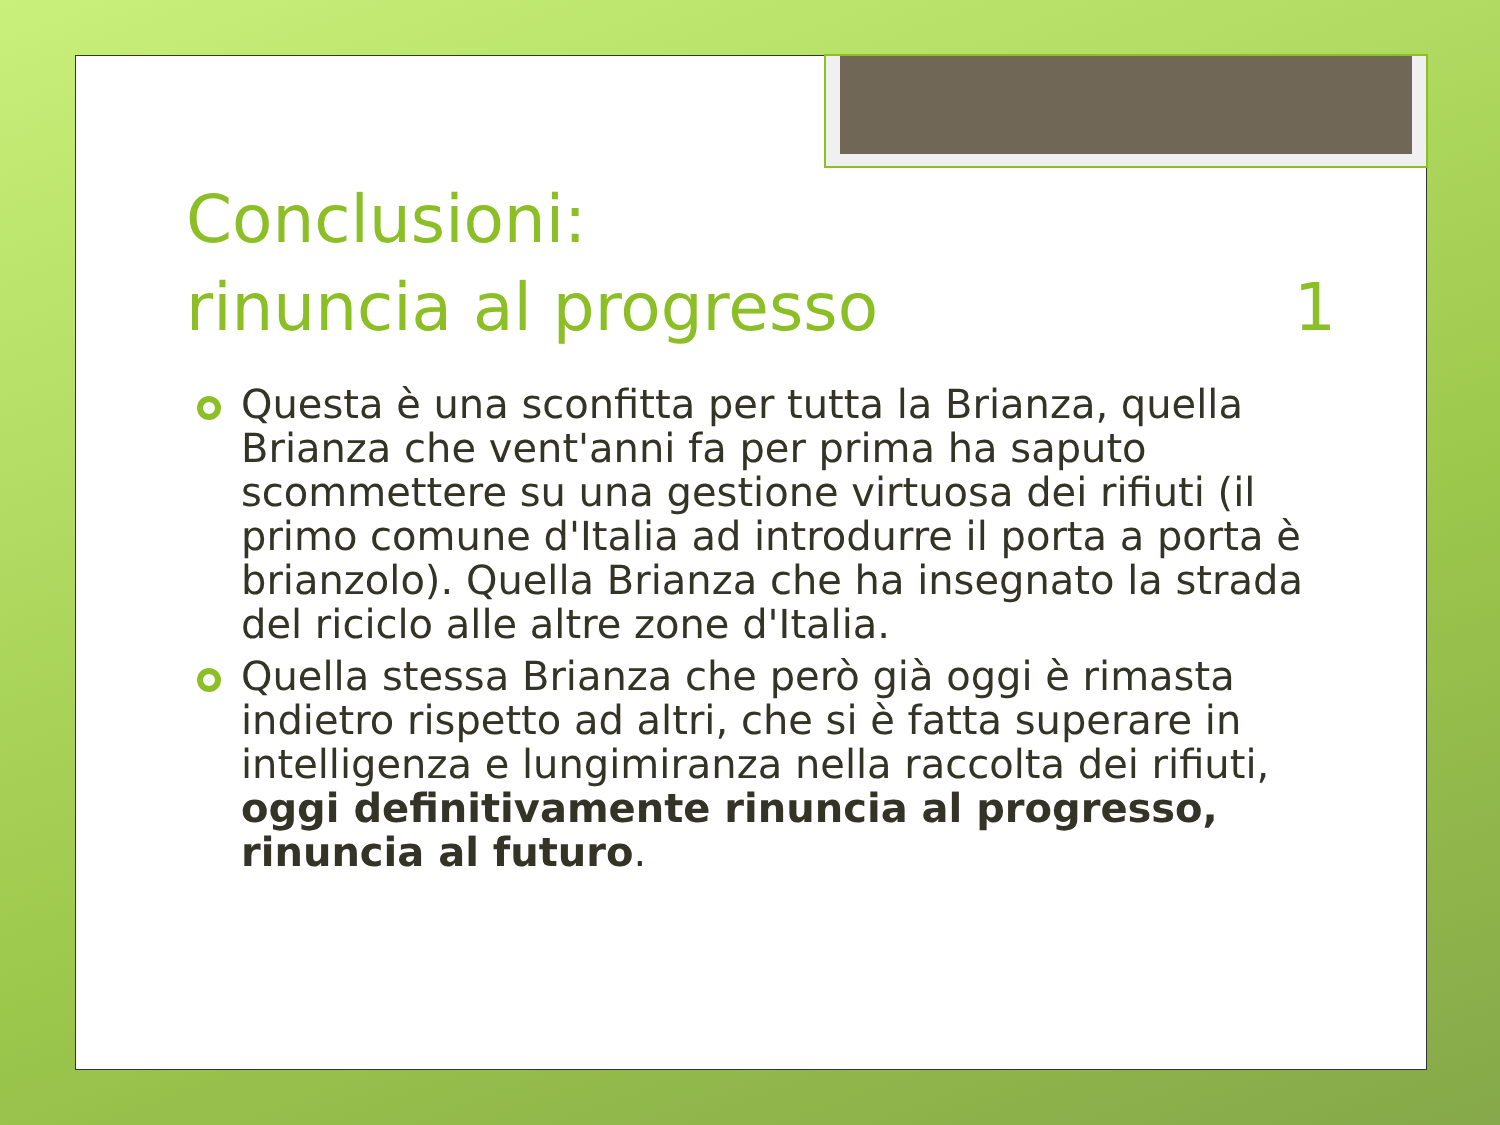Conclusioni:
rinuncia al progresso 1
Questa è una sconfitta per tutta la Brianza, quella Brianza che vent'anni fa per prima ha saputo scommettere su una gestione virtuosa dei rifiuti (il primo comune d'Italia ad introdurre il porta a porta è brianzolo). Quella Brianza che ha insegnato la strada del riciclo alle altre zone d'Italia.
Quella stessa Brianza che però già oggi è rimasta indietro rispetto ad altri, che si è fatta superare in intelligenza e lungimiranza nella raccolta dei rifiuti, oggi definitivamente rinuncia al progresso, rinuncia al futuro.